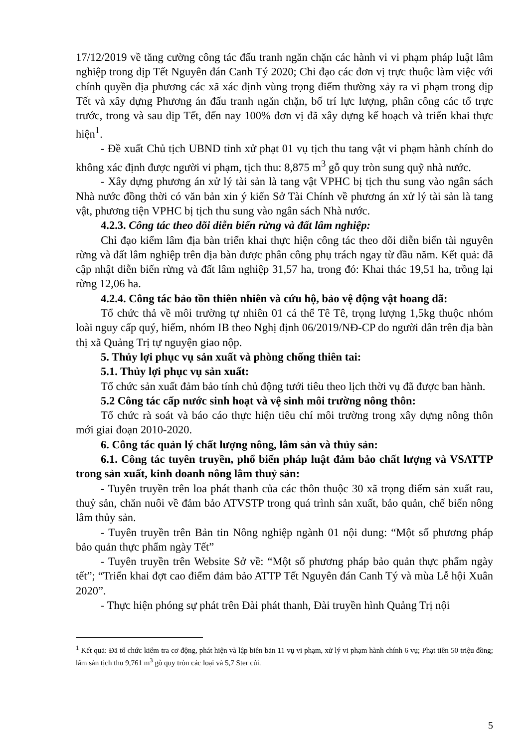17/12/2019 về tăng cường công tác đấu tranh ngăn chặn các hành vi vi phạm pháp luật lâm nghiệp trong dịp Tết Nguyên đán Canh Tý 2020; Chỉ đạo các đơn vị trực thuộc làm việc với chính quyền địa phương các xã xác định vùng trọng điểm thường xảy ra vi phạm trong dịp Tết và xây dựng Phương án đấu tranh ngăn chặn, bố trí lực lượng, phân công các tổ trực trước, trong và sau dịp Tết, đến nay 100% đơn vị đã xây dựng kế hoạch và triển khai thực hiện<sup>1</sup>.
- Đề xuất Chủ tịch UBND tỉnh xử phạt 01 vụ tịch thu tang vật vi phạm hành chính do không xác định được người vi phạm, tịch thu: 8,875 m<sup>3</sup> gỗ quy tròn sung quỹ nhà nước.
- Xây dựng phương án xử lý tài sản là tang vật VPHC bị tịch thu sung vào ngân sách Nhà nước đồng thời có văn bản xin ý kiến Sở Tài Chính về phương án xử lý tài sản là tang vật, phương tiện VPHC bị tịch thu sung vào ngân sách Nhà nước.
4.2.3. Công tác theo dõi diễn biến rừng và đất lâm nghiệp:
Chỉ đạo kiểm lâm địa bàn triển khai thực hiện công tác theo dõi diễn biến tài nguyên rừng và đất lâm nghiệp trên địa bàn được phân công phụ trách ngay từ đầu năm. Kết quả: đã cập nhật diễn biến rừng và đất lâm nghiệp 31,57 ha, trong đó: Khai thác 19,51 ha, trồng lại rừng 12,06 ha.
4.2.4. Công tác bảo tồn thiên nhiên và cứu hộ, bảo vệ động vật hoang dã:
Tổ chức thả về môi trường tự nhiên 01 cá thể Tê Tê, trọng lượng 1,5kg thuộc nhóm loài nguy cấp quý, hiếm, nhóm IB theo Nghị định 06/2019/NĐ-CP do người dân trên địa bàn thị xã Quảng Trị tự nguyện giao nộp.
5. Thủy lợi phục vụ sản xuất và phòng chống thiên tai:
5.1. Thủy lợi phục vụ sản xuất:
Tổ chức sản xuất đảm bảo tính chủ động tưới tiêu theo lịch thời vụ đã được ban hành.
5.2 Công tác cấp nước sinh hoạt và vệ sinh môi trường nông thôn:
Tổ chức rà soát và báo cáo thực hiện tiêu chí môi trường trong xây dựng nông thôn mới giai đoạn 2010-2020.
6. Công tác quản lý chất lượng nông, lâm sản và thủy sản:
6.1. Công tác tuyên truyền, phổ biến pháp luật đảm bảo chất lượng và VSATTP trong sản xuất, kinh doanh nông lâm thuỷ sản:
- Tuyên truyền trên loa phát thanh của các thôn thuộc 30 xã trọng điểm sản xuất rau, thuỷ sản, chăn nuôi về đảm bảo ATVSTP trong quá trình sản xuất, bảo quản, chế biến nông lâm thủy sản.
- Tuyên truyền trên Bản tin Nông nghiệp ngành 01 nội dung: “Một số phương pháp bảo quản thực phẩm ngày Tết”
- Tuyên truyền trên Website Sở về: “Một số phương pháp bảo quản thực phẩm ngày tết”; “Triển khai đợt cao điểm đảm bảo ATTP Tết Nguyên đán Canh Tý và mùa Lễ hội Xuân 2020”.
- Thực hiện phóng sự phát trên Đài phát thanh, Đài truyền hình Quảng Trị nội
<sup>1</sup> Kết quả: Đã tổ chức kiểm tra cơ động, phát hiện và lập biên bản 11 vụ vi phạm, xử lý vi phạm hành chính 6 vụ; Phạt tiền 50 triệu đồng; lâm sản tịch thu 9,761 m<sup>3</sup> gỗ quy tròn các loại và 5,7 Ster củi.
5